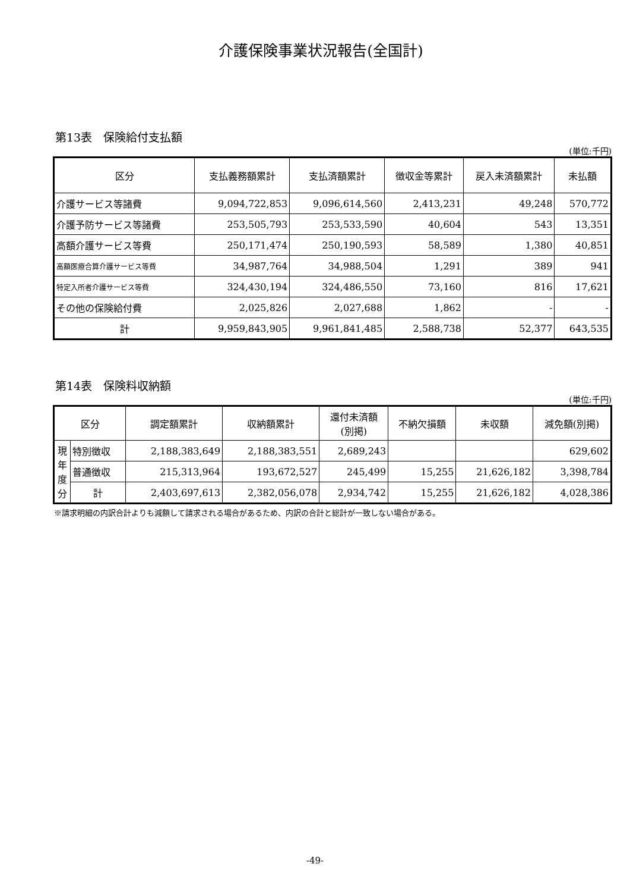介護保険事業状況報告(全国計)
第13表　保険給付支払額
(単位:千円)
| 区分 | 支払義務額累計 | 支払済額累計 | 徴収金等累計 | 戻入未済額累計 | 未払額 |
| --- | --- | --- | --- | --- | --- |
| 介護サービス等諸費 | 9,094,722,853 | 9,096,614,560 | 2,413,231 | 49,248 | 570,772 |
| 介護予防サービス等諸費 | 253,505,793 | 253,533,590 | 40,604 | 543 | 13,351 |
| 高額介護サービス等費 | 250,171,474 | 250,190,593 | 58,589 | 1,380 | 40,851 |
| 高額医療合算介護サービス等費 | 34,987,764 | 34,988,504 | 1,291 | 389 | 941 |
| 特定入所者介護サービス等費 | 324,430,194 | 324,486,550 | 73,160 | 816 | 17,621 |
| その他の保険給付費 | 2,025,826 | 2,027,688 | 1,862 | - | - |
| 計 | 9,959,843,905 | 9,961,841,485 | 2,588,738 | 52,377 | 643,535 |
第14表　保険料収納額
(単位:千円)
| 区分 | | 調定額累計 | 収納額累計 | 還付未済額 (別掲) | 不納欠損額 | 未収額 | 減免額(別掲) |
| --- | --- | --- | --- | --- | --- | --- | --- |
| 現 年 度 分 | 特別徴収 | 2,188,383,649 | 2,188,383,551 | 2,689,243 | | | 629,602 |
| | 普通徴収 | 215,313,964 | 193,672,527 | 245,499 | 15,255 | 21,626,182 | 3,398,784 |
| | 計 | 2,403,697,613 | 2,382,056,078 | 2,934,742 | 15,255 | 21,626,182 | 4,028,386 |
※請求明細の内訳合計よりも減額して請求される場合があるため、内訳の合計と総計が一致しない場合がある。
-49-